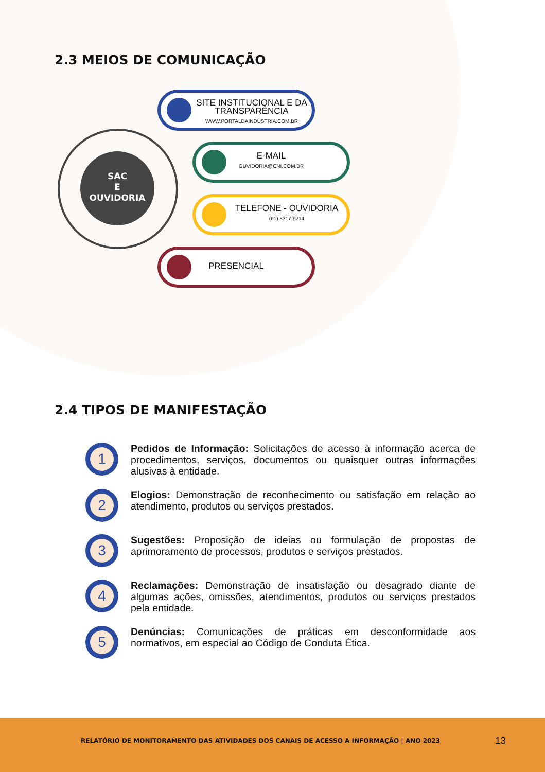2.3 MEIOS DE COMUNICAÇÃO
SAC
E
OUVIDORIA
SITE INSTITUCIONAL E DA TRANSPARÊNCIA
WWW.PORTALDAINDÚSTRIA.COM.BR
E-MAIL
OUVIDORIA@CNI.COM.BR
TELEFONE - OUVIDORIA
(61) 3317-9214
PRESENCIAL
2.4 TIPOS DE MANIFESTAÇÃO
1
Pedidos de Informação: Solicitações de acesso à informação acerca de procedimentos, serviços, documentos ou quaisquer outras informações alusivas à entidade.
2
Elogios: Demonstração de reconhecimento ou satisfação em relação ao atendimento, produtos ou serviços prestados.
3
Sugestões: Proposição de ideias ou formulação de propostas de aprimoramento de processos, produtos e serviços prestados.
4
Reclamações: Demonstração de insatisfação ou desagrado diante de algumas ações, omissões, atendimentos, produtos ou serviços prestados pela entidade.
5
Denúncias: Comunicações de práticas em desconformidade aos normativos, em especial ao Código de Conduta Ética.
RELATÓRIO DE MONITORAMENTO DAS ATIVIDADES DOS CANAIS DE ACESSO A INFORMAÇÃO | ANO 2023
13